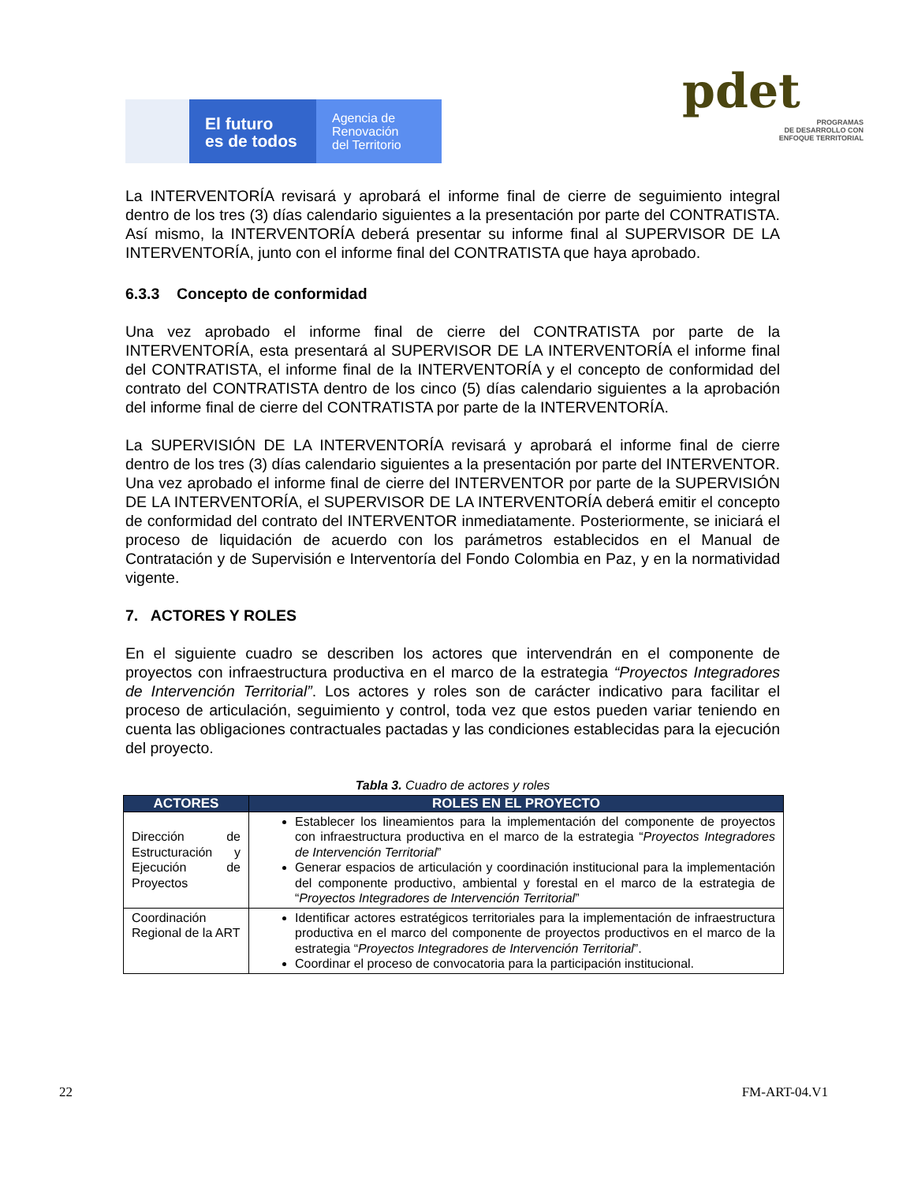El futuro
es de todos
Agencia de
Renovación
del Territorio
pdet
PROGRAMAS
DE DESARROLLO CON
ENFOQUE TERRITORIAL
La INTERVENTORÍA revisará y aprobará el informe final de cierre de seguimiento integral dentro de los tres (3) días calendario siguientes a la presentación por parte del CONTRATISTA. Así mismo, la INTERVENTORÍA deberá presentar su informe final al SUPERVISOR DE LA INTERVENTORÍA, junto con el informe final del CONTRATISTA que haya aprobado.
6.3.3 Concepto de conformidad
Una vez aprobado el informe final de cierre del CONTRATISTA por parte de la INTERVENTORÍA, esta presentará al SUPERVISOR DE LA INTERVENTORÍA el informe final del CONTRATISTA, el informe final de la INTERVENTORÍA y el concepto de conformidad del contrato del CONTRATISTA dentro de los cinco (5) días calendario siguientes a la aprobación del informe final de cierre del CONTRATISTA por parte de la INTERVENTORÍA.
La SUPERVISIÓN DE LA INTERVENTORÍA revisará y aprobará el informe final de cierre dentro de los tres (3) días calendario siguientes a la presentación por parte del INTERVENTOR. Una vez aprobado el informe final de cierre del INTERVENTOR por parte de la SUPERVISIÓN DE LA INTERVENTORÍA, el SUPERVISOR DE LA INTERVENTORÍA deberá emitir el concepto de conformidad del contrato del INTERVENTOR inmediatamente. Posteriormente, se iniciará el proceso de liquidación de acuerdo con los parámetros establecidos en el Manual de Contratación y de Supervisión e Interventoría del Fondo Colombia en Paz, y en la normatividad vigente.
7. ACTORES Y ROLES
En el siguiente cuadro se describen los actores que intervendrán en el componente de proyectos con infraestructura productiva en el marco de la estrategia “Proyectos Integradores de Intervención Territorial”. Los actores y roles son de carácter indicativo para facilitar el proceso de articulación, seguimiento y control, toda vez que estos pueden variar teniendo en cuenta las obligaciones contractuales pactadas y las condiciones establecidas para la ejecución del proyecto.
Tabla 3. Cuadro de actores y roles
| ACTORES | ROLES EN EL PROYECTO |
| --- | --- |
| Dirección de Estructuración y Ejecución de Proyectos | Establecer los lineamientos para la implementación del componente de proyectos con infraestructura productiva en el marco de la estrategia “ Proyectos Integradores de Intervención Territorial ” Generar espacios de articulación y coordinación institucional para la implementación del componente productivo, ambiental y forestal en el marco de la estrategia de “ Proyectos Integradores de Intervención Territorial ” |
| Coordinación Regional de la ART | Identificar actores estratégicos territoriales para la implementación de infraestructura productiva en el marco del componente de proyectos productivos en el marco de la estrategia “ Proyectos Integradores de Intervención Territorial ”. Coordinar el proceso de convocatoria para la participación institucional. |
22 FM-ART-04.V1